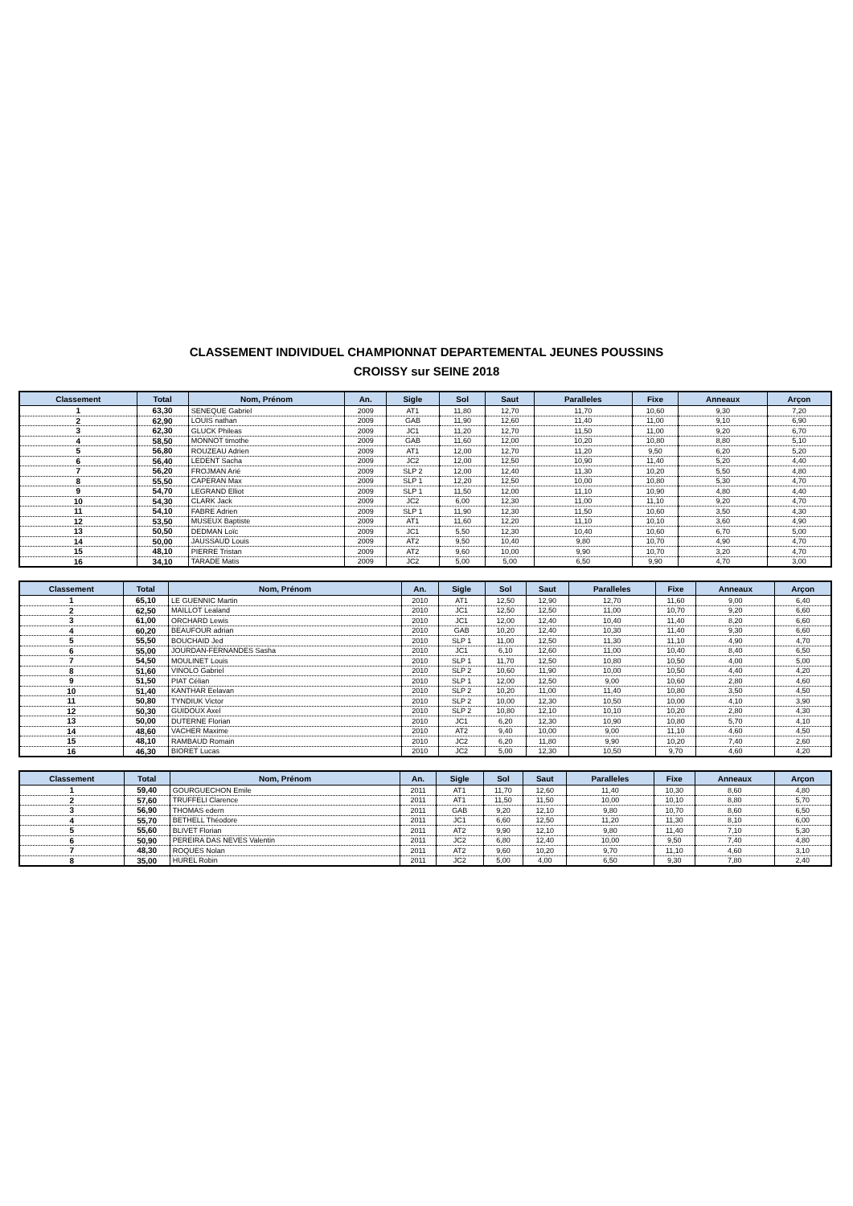CLASSEMENT INDIVIDUEL CHAMPIONNAT DEPARTEMENTAL JEUNES POUSSINS
CROISSY sur SEINE 2018
| Classement | Total | Nom, Prénom | An. | Sigle | Sol | Saut | Paralleles | Fixe | Anneaux | Arçon |
| --- | --- | --- | --- | --- | --- | --- | --- | --- | --- | --- |
| 1 | 63,30 | SENEQUE Gabriel | 2009 | AT1 | 11,80 | 12,70 | 11,70 | 10,60 | 9,30 | 7,20 |
| 2 | 62,90 | LOUIS nathan | 2009 | GAB | 11,90 | 12,60 | 11,40 | 11,00 | 9,10 | 6,90 |
| 3 | 62,30 | GLUCK Phileas | 2009 | JC1 | 11,20 | 12,70 | 11,50 | 11,00 | 9,20 | 6,70 |
| 4 | 58,50 | MONNOT timothe | 2009 | GAB | 11,60 | 12,00 | 10,20 | 10,80 | 8,80 | 5,10 |
| 5 | 56,80 | ROUZEAU Adrien | 2009 | AT1 | 12,00 | 12,70 | 11,20 | 9,50 | 6,20 | 5,20 |
| 6 | 56,40 | LEDENT Sacha | 2009 | JC2 | 12,00 | 12,50 | 10,90 | 11,40 | 5,20 | 4,40 |
| 7 | 56,20 | FROJMAN Arié | 2009 | SLP 2 | 12,00 | 12,40 | 11,30 | 10,20 | 5,50 | 4,80 |
| 8 | 55,50 | CAPERAN Max | 2009 | SLP 1 | 12,20 | 12,50 | 10,00 | 10,80 | 5,30 | 4,70 |
| 9 | 54,70 | LEGRAND Elliot | 2009 | SLP 1 | 11,50 | 12,00 | 11,10 | 10,90 | 4,80 | 4,40 |
| 10 | 54,30 | CLARK Jack | 2009 | JC2 | 6,00 | 12,30 | 11,00 | 11,10 | 9,20 | 4,70 |
| 11 | 54,10 | FABRE Adrien | 2009 | SLP 1 | 11,90 | 12,30 | 11,50 | 10,60 | 3,50 | 4,30 |
| 12 | 53,50 | MUSEUX Baptiste | 2009 | AT1 | 11,60 | 12,20 | 11,10 | 10,10 | 3,60 | 4,90 |
| 13 | 50,50 | DEDMAN Loïc | 2009 | JC1 | 5,50 | 12,30 | 10,40 | 10,60 | 6,70 | 5,00 |
| 14 | 50,00 | JAUSSAUD Louis | 2009 | AT2 | 9,50 | 10,40 | 9,80 | 10,70 | 4,90 | 4,70 |
| 15 | 48,10 | PIERRE Tristan | 2009 | AT2 | 9,60 | 10,00 | 9,90 | 10,70 | 3,20 | 4,70 |
| 16 | 34,10 | TARADE Matis | 2009 | JC2 | 5,00 | 5,00 | 6,50 | 9,90 | 4,70 | 3,00 |
| Classement | Total | Nom, Prénom | An. | Sigle | Sol | Saut | Paralleles | Fixe | Anneaux | Arçon |
| --- | --- | --- | --- | --- | --- | --- | --- | --- | --- | --- |
| 1 | 65,10 | LE GUENNIC Martin | 2010 | AT1 | 12,50 | 12,90 | 12,70 | 11,60 | 9,00 | 6,40 |
| 2 | 62,50 | MAILLOT Lealand | 2010 | JC1 | 12,50 | 12,50 | 11,00 | 10,70 | 9,20 | 6,60 |
| 3 | 61,00 | ORCHARD Lewis | 2010 | JC1 | 12,00 | 12,40 | 10,40 | 11,40 | 8,20 | 6,60 |
| 4 | 60,20 | BEAUFOUR adrian | 2010 | GAB | 10,20 | 12,40 | 10,30 | 11,40 | 9,30 | 6,60 |
| 5 | 55,50 | BOUCHAID Jed | 2010 | SLP 1 | 11,00 | 12,50 | 11,30 | 11,10 | 4,90 | 4,70 |
| 6 | 55,00 | JOURDAN-FERNANDES Sasha | 2010 | JC1 | 6,10 | 12,60 | 11,00 | 10,40 | 8,40 | 6,50 |
| 7 | 54,50 | MOULINET Louis | 2010 | SLP 1 | 11,70 | 12,50 | 10,80 | 10,50 | 4,00 | 5,00 |
| 8 | 51,60 | VINOLO Gabriel | 2010 | SLP 2 | 10,60 | 11,90 | 10,00 | 10,50 | 4,40 | 4,20 |
| 9 | 51,50 | PIAT Célian | 2010 | SLP 1 | 12,00 | 12,50 | 9,00 | 10,60 | 2,80 | 4,60 |
| 10 | 51,40 | KANTHAR Eelavan | 2010 | SLP 2 | 10,20 | 11,00 | 11,40 | 10,80 | 3,50 | 4,50 |
| 11 | 50,80 | TYNDIUK Victor | 2010 | SLP 2 | 10,00 | 12,30 | 10,50 | 10,00 | 4,10 | 3,90 |
| 12 | 50,30 | GUIDOUX Axel | 2010 | SLP 2 | 10,80 | 12,10 | 10,10 | 10,20 | 2,80 | 4,30 |
| 13 | 50,00 | DUTERNE Florian | 2010 | JC1 | 6,20 | 12,30 | 10,90 | 10,80 | 5,70 | 4,10 |
| 14 | 48,60 | VACHER Maxime | 2010 | AT2 | 9,40 | 10,00 | 9,00 | 11,10 | 4,60 | 4,50 |
| 15 | 48,10 | RAMBAUD Romain | 2010 | JC2 | 6,20 | 11,80 | 9,90 | 10,20 | 7,40 | 2,60 |
| 16 | 46,30 | BIORET Lucas | 2010 | JC2 | 5,00 | 12,30 | 10,50 | 9,70 | 4,60 | 4,20 |
| Classement | Total | Nom, Prénom | An. | Sigle | Sol | Saut | Paralleles | Fixe | Anneaux | Arçon |
| --- | --- | --- | --- | --- | --- | --- | --- | --- | --- | --- |
| 1 | 59,40 | GOURGUECHON Emile | 2011 | AT1 | 11,70 | 12,60 | 11,40 | 10,30 | 8,60 | 4,80 |
| 2 | 57,60 | TRUFFELI Clarence | 2011 | AT1 | 11,50 | 11,50 | 10,00 | 10,10 | 8,80 | 5,70 |
| 3 | 56,90 | THOMAS edern | 2011 | GAB | 9,20 | 12,10 | 9,80 | 10,70 | 8,60 | 6,50 |
| 4 | 55,70 | BETHELL Théodore | 2011 | JC1 | 6,60 | 12,50 | 11,20 | 11,30 | 8,10 | 6,00 |
| 5 | 55,60 | BLIVET Florian | 2011 | AT2 | 9,90 | 12,10 | 9,80 | 11,40 | 7,10 | 5,30 |
| 6 | 50,90 | PEREIRA DAS NEVES Valentin | 2011 | JC2 | 6,80 | 12,40 | 10,00 | 9,50 | 7,40 | 4,80 |
| 7 | 48,30 | ROQUES Nolan | 2011 | AT2 | 9,60 | 10,20 | 9,70 | 11,10 | 4,60 | 3,10 |
| 8 | 35,00 | HUREL Robin | 2011 | JC2 | 5,00 | 4,00 | 6,50 | 9,30 | 7,80 | 2,40 |